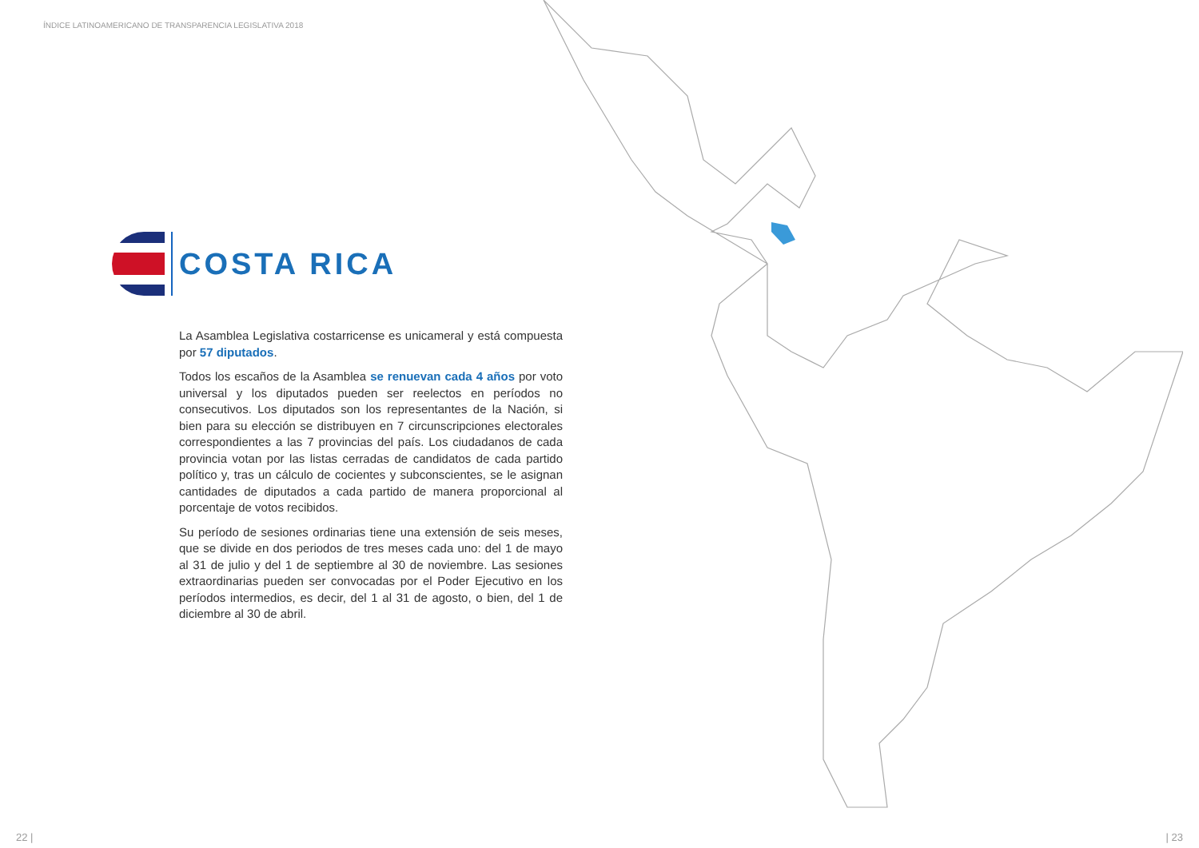ÍNDICE LATINOAMERICANO DE TRANSPARENCIA LEGISLATIVA 2018
COSTA RICA
La Asamblea Legislativa costarricense es unicameral y está compuesta por 57 diputados.
Todos los escaños de la Asamblea se renuevan cada 4 años por voto universal y los diputados pueden ser reelectos en períodos no consecutivos. Los diputados son los representantes de la Nación, si bien para su elección se distribuyen en 7 circunscripciones electorales correspondientes a las 7 provincias del país. Los ciudadanos de cada provincia votan por las listas cerradas de candidatos de cada partido político y, tras un cálculo de cocientes y subconscientes, se le asignan cantidades de diputados a cada partido de manera proporcional al porcentaje de votos recibidos.
Su período de sesiones ordinarias tiene una extensión de seis meses, que se divide en dos periodos de tres meses cada uno: del 1 de mayo al 31 de julio y del 1 de septiembre al 30 de noviembre. Las sesiones extraordinarias pueden ser convocadas por el Poder Ejecutivo en los períodos intermedios, es decir, del 1 al 31 de agosto, o bien, del 1 de diciembre al 30 de abril.
22 | | 23